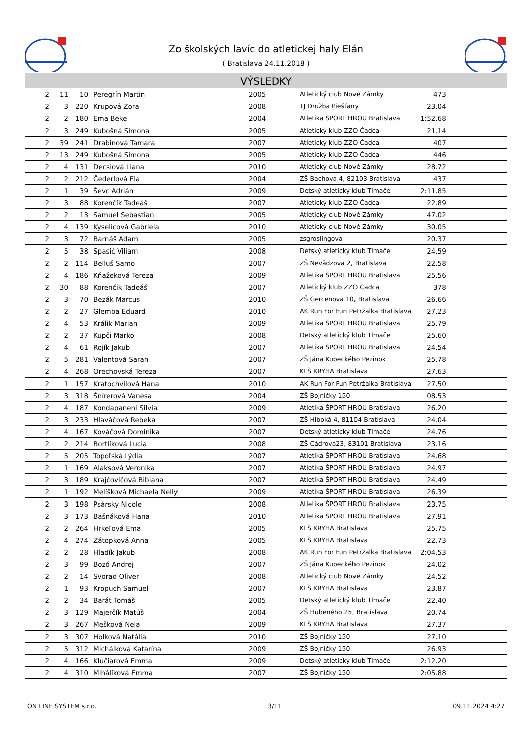Zo školských lavíc do atletickej haly Elán
( Bratislava 24.11.2018 )
VÝSLEDKY
| 2 | 11 | 10 | Peregrín Martin | 2005 | Atletický club Nové Zámky | 473 | |
| 2 | 3 | 220 | Krupová Zora | 2008 | TJ Družba Piešťany | 23.04 | |
| 2 | 2 | 180 | Ema Beke | 2004 | Atletika ŠPORT HROU Bratislava | 1:52.68 | |
| 2 | 3 | 249 | Kubošná Simona | 2005 | Atletický klub ZZO Čadca | 21.14 | |
| 2 | 39 | 241 | Drabinová Tamara | 2007 | Atletický klub ZZO Čadca | 407 | |
| 2 | 13 | 249 | Kubošná Simona | 2005 | Atletický klub ZZO Čadca | 446 | |
| 2 | 4 | 131 | Decsiová Liana | 2010 | Atletický club Nové Zámky | 28.72 | |
| 2 | 2 | 212 | Čederlová Ela | 2004 | ZŠ Bachova 4, 82103 Bratislava | 437 | |
| 2 | 1 | 39 | Ševc Adrián | 2009 | Detský atletický klub Tlmače | 2:11.85 | |
| 2 | 3 | 88 | Korenčík Tadeáš | 2007 | Atletický klub ZZO Čadca | 22.89 | |
| 2 | 2 | 13 | Samuel Sebastian | 2005 | Atletický club Nové Zámky | 47.02 | |
| 2 | 4 | 139 | Kyselicová Gabriela | 2010 | Atletický club Nové Zámky | 30.05 | |
| 2 | 3 | 72 | Barnáš Adam | 2005 | zsgroslingova | 20.37 | |
| 2 | 5 | 38 | Spasič Viliam | 2008 | Detský atletický klub Tlmače | 24.59 | |
| 2 | 2 | 114 | Belluš Samo | 2007 | ZŠ Nevädzova 2, Bratislava | 22.58 | |
| 2 | 4 | 186 | Kňažeková Tereza | 2009 | Atletika ŠPORT HROU Bratislava | 25.56 | |
| 2 | 30 | 88 | Korenčík Tadeáš | 2007 | Atletický klub ZZO Čadca | 378 | |
| 2 | 3 | 70 | Bezák Marcus | 2010 | ZŠ Gercenova 10, Bratislava | 26.66 | |
| 2 | 2 | 27 | Glemba Eduard | 2010 | AK Run For Fun Petržalka Bratislava | 27.23 | |
| 2 | 4 | 53 | Králik Marian | 2009 | Atletika ŠPORT HROU Bratislava | 25.79 | |
| 2 | 2 | 37 | Kupči Marko | 2008 | Detský atletický klub Tlmače | 25.60 | |
| 2 | 4 | 61 | Rojík Jakub | 2007 | Atletika ŠPORT HROU Bratislava | 24.54 | |
| 2 | 5 | 281 | Valentová Sarah | 2007 | ZŠ Jána Kupeckého Pezinok | 25.78 | |
| 2 | 4 | 268 | Orechovská Tereza | 2007 | KĽŠ KRYHA Bratislava | 27.63 | |
| 2 | 1 | 157 | Kratochvílová Hana | 2010 | AK Run For Fun Petržalka Bratislava | 27.50 | |
| 2 | 3 | 318 | Šnírerová Vanesa | 2004 | ZŠ Bojničky 150 | 08.53 | |
| 2 | 4 | 187 | Kondapaneni Silvia | 2009 | Atletika ŠPORT HROU Bratislava | 26.20 | |
| 2 | 3 | 233 | Hlaváčová Rebeka | 2007 | ZŠ Hlboká 4, 81104 Bratislava | 24.04 | |
| 2 | 4 | 167 | Kováčová Dominika | 2007 | Detský atletický klub Tlmače | 24.76 | |
| 2 | 2 | 214 | Bortlíková Lucia | 2008 | ZŠ Cádrová23, 83101 Bratislava | 23.16 | |
| 2 | 5 | 205 | Topoľská Lýdia | 2007 | Atletika ŠPORT HROU Bratislava | 24.68 | |
| 2 | 1 | 169 | Alaksová Veronika | 2007 | Atletika ŠPORT HROU Bratislava | 24.97 | |
| 2 | 3 | 189 | Krajčovičová Bibiana | 2007 | Atletika ŠPORT HROU Bratislava | 24.49 | |
| 2 | 1 | 192 | Melíšková Michaela Nelly | 2009 | Atletika ŠPORT HROU Bratislava | 26.39 | |
| 2 | 3 | 198 | Psársky Nicole | 2008 | Atletika ŠPORT HROU Bratislava | 23.75 | |
| 2 | 3 | 173 | Bašnáková Hana | 2010 | Atletika ŠPORT HROU Bratislava | 27.91 | |
| 2 | 2 | 264 | Hrkeľová Ema | 2005 | KĽŠ KRYHA Bratislava | 25.75 | |
| 2 | 4 | 274 | Zátopková Anna | 2005 | KĽŠ KRYHA Bratislava | 22.73 | |
| 2 | 2 | 28 | Hladík Jakub | 2008 | AK Run For Fun Petržalka Bratislava | 2:04.53 | |
| 2 | 3 | 99 | Bozó Andrej | 2007 | ZŠ Jána Kupeckého Pezinok | 24.02 | |
| 2 | 2 | 14 | Svorad Oliver | 2008 | Atletický club Nové Zámky | 24.52 | |
| 2 | 1 | 93 | Kropuch Samuel | 2007 | KĽŠ KRYHA Bratislava | 23.87 | |
| 2 | 2 | 34 | Barát Tomáš | 2005 | Detský atletický klub Tlmače | 22.40 | |
| 2 | 3 | 129 | Majerčík Matúš | 2004 | ZŠ Hubeného 25, Bratislava | 20.74 | |
| 2 | 3 | 267 | Mešková Nela | 2009 | KĽŠ KRYHA Bratislava | 27.37 | |
| 2 | 3 | 307 | Holková Natália | 2010 | ZŠ Bojničky 150 | 27.10 | |
| 2 | 5 | 312 | Michálková Katarína | 2009 | ZŠ Bojničky 150 | 26.93 | |
| 2 | 4 | 166 | Klučiarová Emma | 2009 | Detský atletický klub Tlmače | 2:12.20 | |
| 2 | 4 | 310 | Mihálíková Emma | 2007 | ZŠ Bojničky 150 | 2:05.88 | |
ON LINE SYSTEM s.r.o. 3/11 09.11.2024 4:27